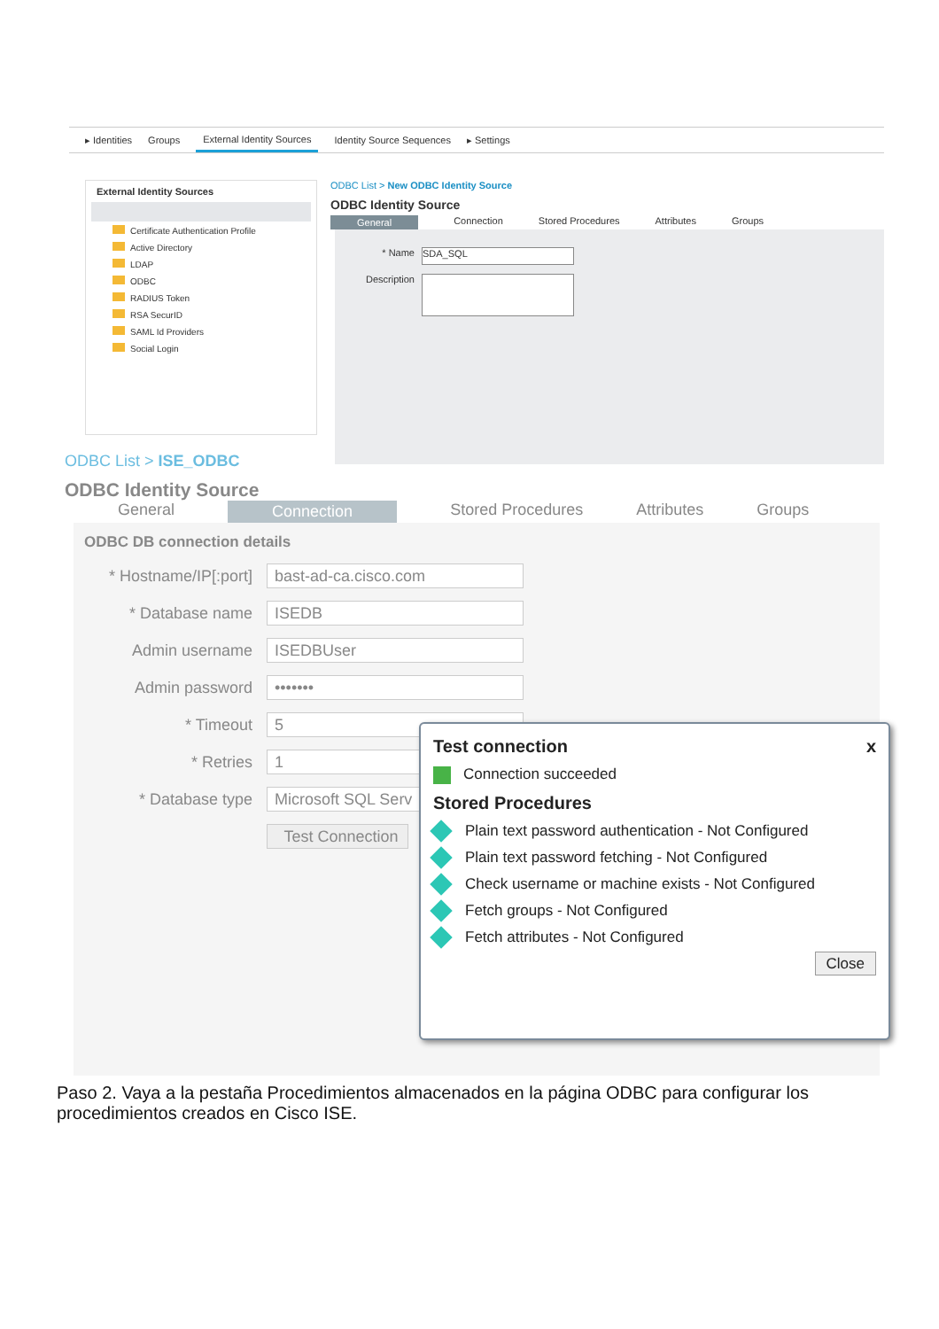▸ Identities Groups External Identity Sources Identity Source Sequences ▸ Settings
External Identity Sources
Certificate Authentication Profile
Active Directory
LDAP
ODBC
RADIUS Token
RSA SecurID
SAML Id Providers
Social Login
ODBC List > New ODBC Identity Source
ODBC Identity Source
General Connection Stored Procedures Attributes Groups
* Name
SDA_SQL
Description
ODBC List > ISE_ODBC
ODBC Identity Source
General Connection Stored Procedures Attributes Groups
ODBC DB connection details
* Hostname/IP[:port]
bast-ad-ca.cisco.com
* Database name
ISEDB
Admin username
ISEDBUser
Admin password
•••••••
* Timeout
5
* Retries
1
* Database type
Microsoft SQL Serv
Test Connection
Test connection x
Connection succeeded
Stored Procedures
Plain text password authentication - Not Configured
Plain text password fetching - Not Configured
Check username or machine exists - Not Configured
Fetch groups - Not Configured
Fetch attributes - Not Configured
Close
Paso 2. Vaya a la pestaña Procedimientos almacenados en la página ODBC para configurar los procedimientos creados en Cisco ISE.